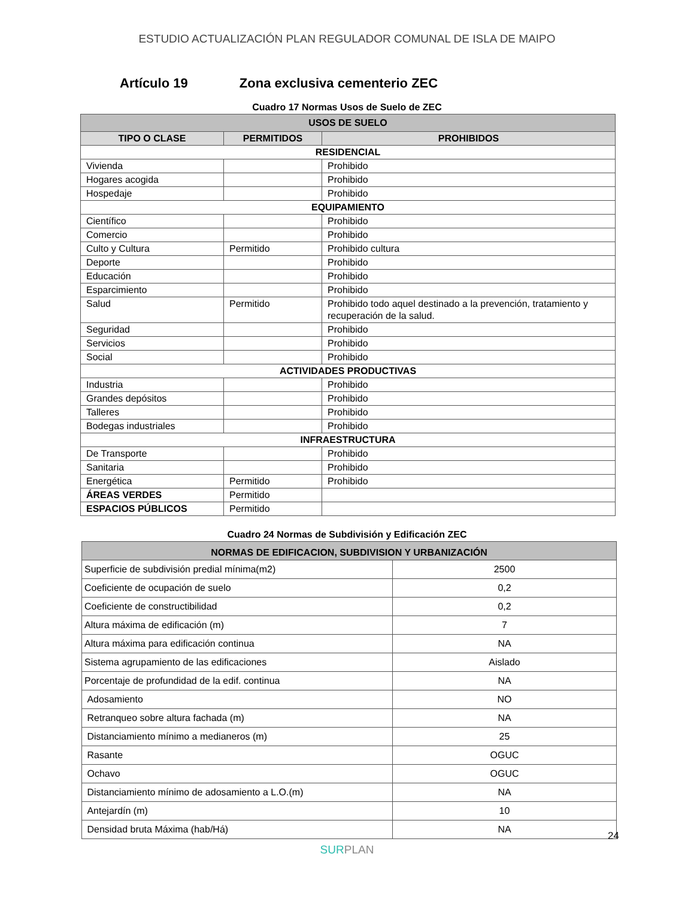ESTUDIO ACTUALIZACIÓN PLAN REGULADOR COMUNAL DE ISLA DE MAIPO
Artículo 19 Zona exclusiva cementerio ZEC
Cuadro 17 Normas Usos de Suelo de ZEC
| USOS DE SUELO | | |
| --- | --- | --- |
| TIPO O CLASE | PERMITIDOS | PROHIBIDOS |
| RESIDENCIAL | | |
| Vivienda | | Prohibido |
| Hogares acogida | | Prohibido |
| Hospedaje | | Prohibido |
| EQUIPAMIENTO | | |
| Científico | | Prohibido |
| Comercio | | Prohibido |
| Culto y Cultura | Permitido | Prohibido cultura |
| Deporte | | Prohibido |
| Educación | | Prohibido |
| Esparcimiento | | Prohibido |
| Salud | Permitido | Prohibido todo aquel destinado a la prevención, tratamiento y recuperación de la salud. |
| Seguridad | | Prohibido |
| Servicios | | Prohibido |
| Social | | Prohibido |
| ACTIVIDADES PRODUCTIVAS | | |
| Industria | | Prohibido |
| Grandes depósitos | | Prohibido |
| Talleres | | Prohibido |
| Bodegas industriales | | Prohibido |
| INFRAESTRUCTURA | | |
| De Transporte | | Prohibido |
| Sanitaria | | Prohibido |
| Energética | Permitido | Prohibido |
| ÁREAS VERDES | Permitido | |
| ESPACIOS PÚBLICOS | Permitido | |
Cuadro 24 Normas de Subdivisión y Edificación ZEC
| NORMAS DE EDIFICACION, SUBDIVISION Y URBANIZACIÓN | |
| --- | --- |
| Superficie de subdivisión predial mínima(m2) | 2500 |
| Coeficiente de ocupación de suelo | 0,2 |
| Coeficiente de constructibilidad | 0,2 |
| Altura máxima de edificación (m) | 7 |
| Altura máxima para edificación continua | NA |
| Sistema agrupamiento de las edificaciones | Aislado |
| Porcentaje de profundidad de la edif. continua | NA |
| Adosamiento | NO |
| Retranqueo sobre altura fachada (m) | NA |
| Distanciamiento mínimo a medianeros (m) | 25 |
| Rasante | OGUC |
| Ochavo | OGUC |
| Distanciamiento mínimo de adosamiento a L.O.(m) | NA |
| Antejardín (m) | 10 |
| Densidad bruta Máxima (hab/Há) | NA |
24
SURPLAN